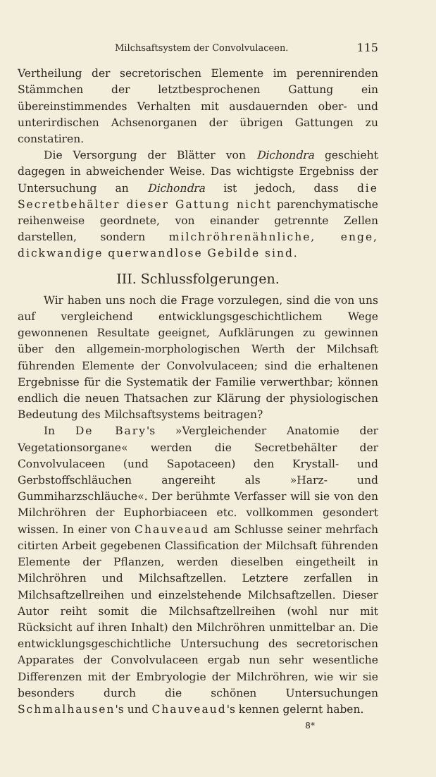Milchsaftsystem der Convolvulaceen. 115
Vertheilung der secretorischen Elemente im perennirenden Stämmchen der letztbesprochenen Gattung ein übereinstimmendes Verhalten mit ausdauernden ober- und unterirdischen Achsenorganen der übrigen Gattungen zu constatiren.
Die Versorgung der Blätter von Dichondra geschieht dagegen in abweichender Weise. Das wichtigste Ergebniss der Untersuchung an Dichondra ist jedoch, dass die Secretbehälter dieser Gattung nicht parenchymatische reihenweise geordnete, von einander getrennte Zellen darstellen, sondern milchröhrenähnliche, enge, dickwandige querwandlose Gebilde sind.
III. Schlussfolgerungen.
Wir haben uns noch die Frage vorzulegen, sind die von uns auf vergleichend entwicklungsgeschichtlichem Wege gewonnenen Resultate geeignet, Aufklärungen zu gewinnen über den allgemein-morphologischen Werth der Milchsaft führenden Elemente der Convolvulaceen; sind die erhaltenen Ergebnisse für die Systematik der Familie verwerthbar; können endlich die neuen Thatsachen zur Klärung der physiologischen Bedeutung des Milchsaftsystems beitragen?
In De Bary's »Vergleichender Anatomie der Vegetationsorgane« werden die Secretbehälter der Convolvulaceen (und Sapotaceen) den Krystall- und Gerbstoffschläuchen angereiht als »Harz- und Gummiharzschläuche«. Der berühmte Verfasser will sie von den Milchröhren der Euphorbiaceen etc. vollkommen gesondert wissen. In einer von Chauveaud am Schlusse seiner mehrfach citirten Arbeit gegebenen Classification der Milchsaft führenden Elemente der Pflanzen, werden dieselben eingetheilt in Milchröhren und Milchsaftzellen. Letztere zerfallen in Milchsaftzellreihen und einzelstehende Milchsaftzellen. Dieser Autor reiht somit die Milchsaftzellreihen (wohl nur mit Rücksicht auf ihren Inhalt) den Milchröhren unmittelbar an. Die entwicklungsgeschichtliche Untersuchung des secretorischen Apparates der Convolvulaceen ergab nun sehr wesentliche Differenzen mit der Embryologie der Milchröhren, wie wir sie besonders durch die schönen Untersuchungen Schmalhausen's und Chauveaud's kennen gelernt haben.
8*